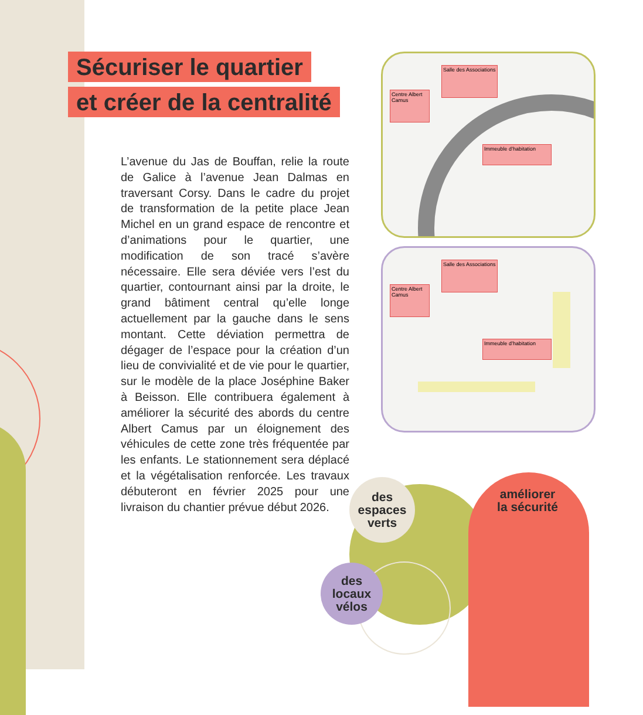Sécuriser le quartier
et créer de la centralité
L’avenue du Jas de Bouffan, relie la route de Galice à l’avenue Jean Dalmas en traversant Corsy. Dans le cadre du projet de transformation de la petite place Jean Michel en un grand espace de rencontre et d’animations pour le quartier, une modification de son tracé s’avère nécessaire. Elle sera déviée vers l’est du quartier, contournant ainsi par la droite, le grand bâtiment central qu’elle longe actuellement par la gauche dans le sens montant. Cette déviation permettra de dégager de l’espace pour la création d’un lieu de convivialité et de vie pour le quartier, sur le modèle de la place Joséphine Baker à Beisson. Elle contribuera également à améliorer la sécurité des abords du centre Albert Camus par un éloignement des véhicules de cette zone très fréquentée par les enfants. Le stationnement sera déplacé et la végétalisation renforcée. Les travaux débuteront en février 2025 pour une livraison du chantier prévue début 2026.
Salle des Associations
Centre Albert Camus
Immeuble d’habitation
Salle des Associations
Centre Albert Camus
Immeuble d’habitation
des
espaces
verts
des
locaux
vélos
améliorer
la sécurité